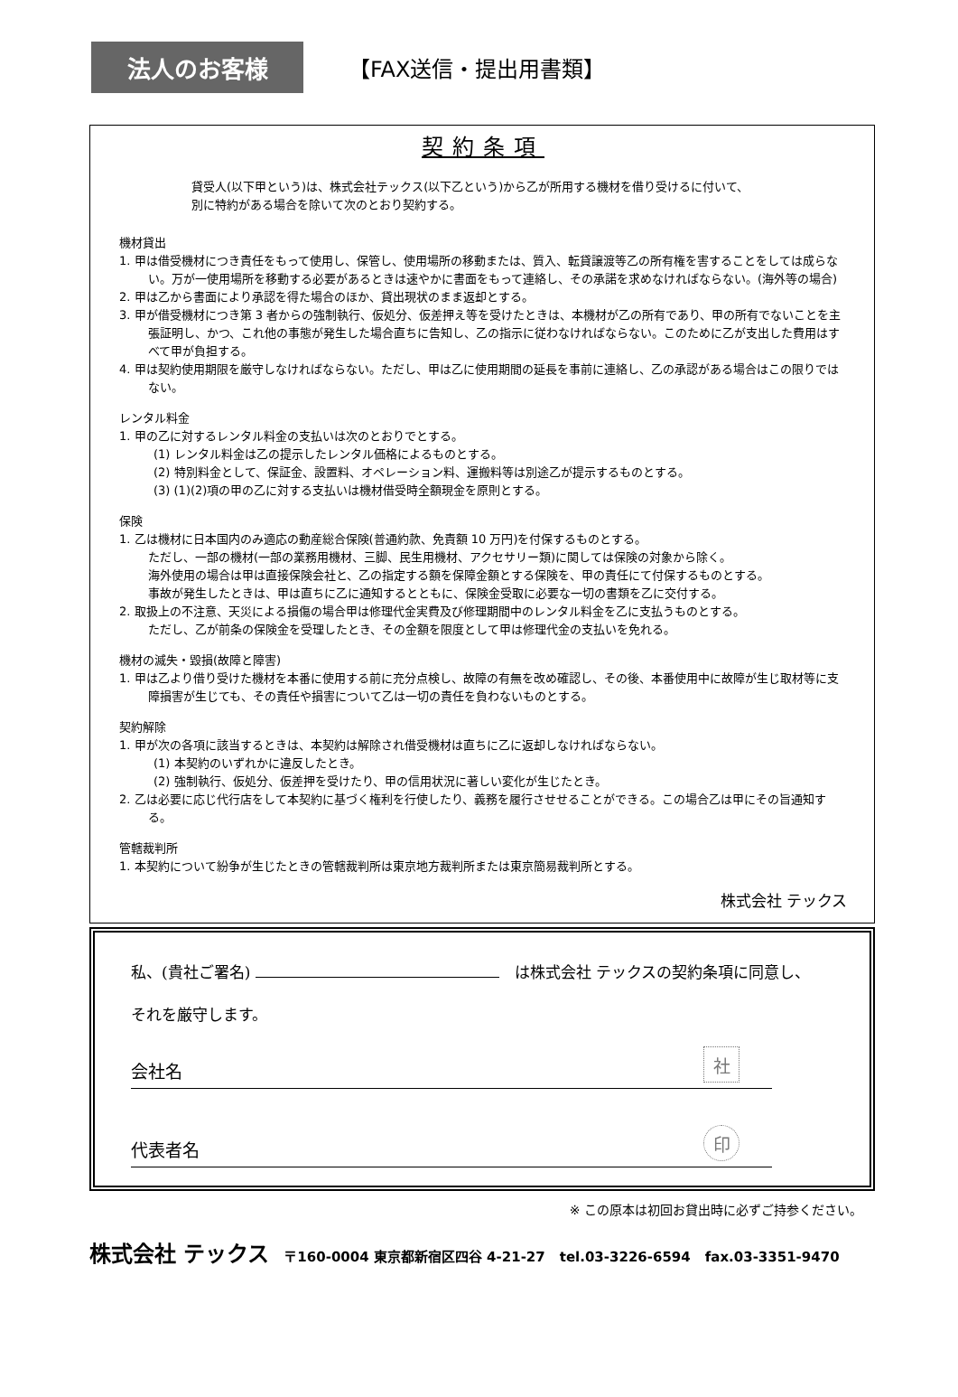法人のお客様
【FAX送信・提出用書類】
契約条項
貸受人(以下甲という)は、株式会社テックス(以下乙という)から乙が所用する機材を借り受けるに付いて、
別に特約がある場合を除いて次のとおり契約する。
機材貸出
1. 甲は借受機材につき責任をもって使用し、保管し、使用場所の移動または、質入、転貸譲渡等乙の所有権を害することをしては成らない。万が一使用場所を移動する必要があるときは速やかに書面をもって連絡し、その承諾を求めなければならない。(海外等の場合)
2. 甲は乙から書面により承認を得た場合のほか、貸出現状のまま返却とする。
3. 甲が借受機材につき第 3 者からの強制執行、仮処分、仮差押え等を受けたときは、本機材が乙の所有であり、甲の所有でないことを主張証明し、かつ、これ他の事態が発生した場合直ちに告知し、乙の指示に従わなければならない。このために乙が支出した費用はすべて甲が負担する。
4. 甲は契約使用期限を厳守しなければならない。ただし、甲は乙に使用期間の延長を事前に連絡し、乙の承認がある場合はこの限りではない。
レンタル料金
1. 甲の乙に対するレンタル料金の支払いは次のとおりでとする。
(1) レンタル料金は乙の提示したレンタル価格によるものとする。
(2) 特別料金として、保証金、設置料、オペレーション料、運搬料等は別途乙が提示するものとする。
(3) (1)(2)項の甲の乙に対する支払いは機材借受時全額現金を原則とする。
保険
1. 乙は機材に日本国内のみ適応の動産総合保険(普通約款、免責額 10 万円)を付保するものとする。
ただし、一部の機材(一部の業務用機材、三脚、民生用機材、アクセサリー類)に関しては保険の対象から除く。
海外使用の場合は甲は直接保険会社と、乙の指定する額を保障金額とする保険を、甲の責任にて付保するものとする。
事故が発生したときは、甲は直ちに乙に通知するとともに、保険金受取に必要な一切の書類を乙に交付する。
2. 取扱上の不注意、天災による損傷の場合甲は修理代金実費及び修理期間中のレンタル料金を乙に支払うものとする。
ただし、乙が前条の保険金を受理したとき、その金額を限度として甲は修理代金の支払いを免れる。
機材の滅失・毀損(故障と障害)
1. 甲は乙より借り受けた機材を本番に使用する前に充分点検し、故障の有無を改め確認し、その後、本番使用中に故障が生じ取材等に支障損害が生じても、その責任や損害について乙は一切の責任を負わないものとする。
契約解除
1. 甲が次の各項に該当するときは、本契約は解除され借受機材は直ちに乙に返却しなければならない。
(1) 本契約のいずれかに違反したとき。
(2) 強制執行、仮処分、仮差押を受けたり、甲の信用状況に著しい変化が生じたとき。
2. 乙は必要に応じ代行店をして本契約に基づく権利を行使したり、義務を履行させせることができる。この場合乙は甲にその旨通知する。
管轄裁判所
1. 本契約について紛争が生じたときの管轄裁判所は東京地方裁判所または東京簡易裁判所とする。
株式会社 テックス
私、(貴社ご署名) 　は株式会社 テックスの契約条項に同意し、
それを厳守します。
会社名 社
代表者名 印
※ この原本は初回お貸出時に必ずご持参ください。
株式会社 テックス 〒160-0004 東京都新宿区四谷 4-21-27 tel.03-3226-6594 fax.03-3351-9470